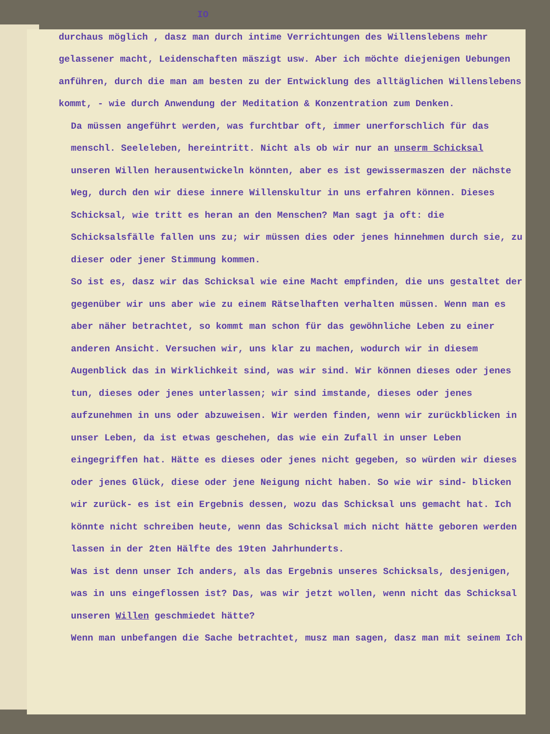IO
durchaus möglich , dasz man durch intime Verrichtungen des Willenslebens mehr gelassener macht, Leidenschaften mäszigt usw. Aber ich möchte diejenigen Uebungen anführen, durch die man am besten zu der Entwicklung des alltäglichen Willenslebens kommt, - wie durch Anwendung der Meditation & Konzentration zum Denken.
Da müssen angeführt werden, was furchtbar oft, immer unerforschlich für das menschl. Seeleleben, hereintritt. Nicht als ob wir nur an unserm Schicksal unseren Willen herausentwickeln könnten, aber es ist gewissermaszen der nächste Weg, durch den wir diese innere Willenskultur in uns erfahren können. Dieses Schicksal, wie tritt es heran an den Menschen? Man sagt ja oft: die Schicksalsfälle fallen uns zu; wir müssen dies oder jenes hinnehmen durch sie, zu dieser oder jener Stimmung kommen.
So ist es, dasz wir das Schicksal wie eine Macht empfinden, die uns gestaltet der gegenüber wir uns aber wie zu einem Rätselhaften verhalten müssen. Wenn man es aber näher betrachtet, so kommt man schon für das gewöhnliche Leben zu einer anderen Ansicht. Versuchen wir, uns klar zu machen, wodurch wir in diesem Augenblick das in Wirklichkeit sind, was wir sind. Wir können dieses oder jenes tun, dieses oder jenes unterlassen; wir sind imstande, dieses oder jenes aufzunehmen in uns oder abzuweisen. Wir werden finden, wenn wir zurückblicken in unser Leben, da ist etwas geschehen, das wie ein Zufall in unser Leben eingegriffen hat. Hätte es dieses oder jenes nicht gegeben, so würden wir dieses oder jenes Glück, diese oder jene Neigung nicht haben. So wie wir sind- blicken wir zurück- es ist ein Ergebnis dessen, wozu das Schicksal uns gemacht hat. Ich könnte nicht schreiben heute, wenn das Schicksal mich nicht hätte geboren werden lassen in der 2ten Hälfte des 19ten Jahrhunderts.
Was ist denn unser Ich anders, als das Ergebnis unseres Schicksals, desjenigen, was in uns eingeflossen ist? Das, was wir jetzt wollen, wenn nicht das Schicksal unseren Willen geschmiedet hätte?
Wenn man unbefangen die Sache betrachtet, musz man sagen, dasz man mit seinem Ich